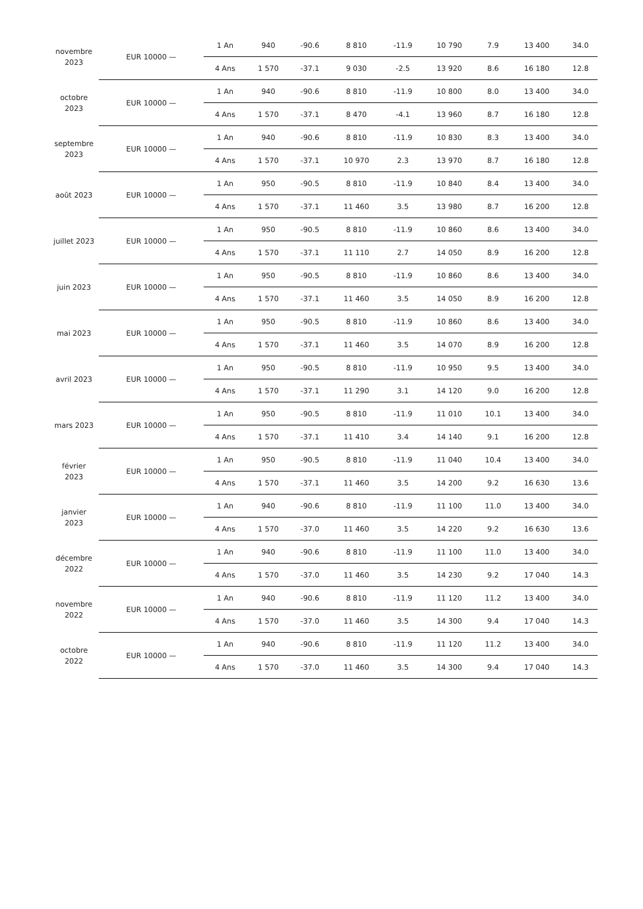| novembre 2023 | EUR 10000 — | 1 An | 940 | -90.6 | 8 810 | -11.9 | 10 790 | 7.9 | 13 400 | 34.0 |
| | | 4 Ans | 1 570 | -37.1 | 9 030 | -2.5 | 13 920 | 8.6 | 16 180 | 12.8 |
| octobre 2023 | EUR 10000 — | 1 An | 940 | -90.6 | 8 810 | -11.9 | 10 800 | 8.0 | 13 400 | 34.0 |
| | | 4 Ans | 1 570 | -37.1 | 8 470 | -4.1 | 13 960 | 8.7 | 16 180 | 12.8 |
| septembre 2023 | EUR 10000 — | 1 An | 940 | -90.6 | 8 810 | -11.9 | 10 830 | 8.3 | 13 400 | 34.0 |
| | | 4 Ans | 1 570 | -37.1 | 10 970 | 2.3 | 13 970 | 8.7 | 16 180 | 12.8 |
| août 2023 | EUR 10000 — | 1 An | 950 | -90.5 | 8 810 | -11.9 | 10 840 | 8.4 | 13 400 | 34.0 |
| | | 4 Ans | 1 570 | -37.1 | 11 460 | 3.5 | 13 980 | 8.7 | 16 200 | 12.8 |
| juillet 2023 | EUR 10000 — | 1 An | 950 | -90.5 | 8 810 | -11.9 | 10 860 | 8.6 | 13 400 | 34.0 |
| | | 4 Ans | 1 570 | -37.1 | 11 110 | 2.7 | 14 050 | 8.9 | 16 200 | 12.8 |
| juin 2023 | EUR 10000 — | 1 An | 950 | -90.5 | 8 810 | -11.9 | 10 860 | 8.6 | 13 400 | 34.0 |
| | | 4 Ans | 1 570 | -37.1 | 11 460 | 3.5 | 14 050 | 8.9 | 16 200 | 12.8 |
| mai 2023 | EUR 10000 — | 1 An | 950 | -90.5 | 8 810 | -11.9 | 10 860 | 8.6 | 13 400 | 34.0 |
| | | 4 Ans | 1 570 | -37.1 | 11 460 | 3.5 | 14 070 | 8.9 | 16 200 | 12.8 |
| avril 2023 | EUR 10000 — | 1 An | 950 | -90.5 | 8 810 | -11.9 | 10 950 | 9.5 | 13 400 | 34.0 |
| | | 4 Ans | 1 570 | -37.1 | 11 290 | 3.1 | 14 120 | 9.0 | 16 200 | 12.8 |
| mars 2023 | EUR 10000 — | 1 An | 950 | -90.5 | 8 810 | -11.9 | 11 010 | 10.1 | 13 400 | 34.0 |
| | | 4 Ans | 1 570 | -37.1 | 11 410 | 3.4 | 14 140 | 9.1 | 16 200 | 12.8 |
| février 2023 | EUR 10000 — | 1 An | 950 | -90.5 | 8 810 | -11.9 | 11 040 | 10.4 | 13 400 | 34.0 |
| | | 4 Ans | 1 570 | -37.1 | 11 460 | 3.5 | 14 200 | 9.2 | 16 630 | 13.6 |
| janvier 2023 | EUR 10000 — | 1 An | 940 | -90.6 | 8 810 | -11.9 | 11 100 | 11.0 | 13 400 | 34.0 |
| | | 4 Ans | 1 570 | -37.0 | 11 460 | 3.5 | 14 220 | 9.2 | 16 630 | 13.6 |
| décembre 2022 | EUR 10000 — | 1 An | 940 | -90.6 | 8 810 | -11.9 | 11 100 | 11.0 | 13 400 | 34.0 |
| | | 4 Ans | 1 570 | -37.0 | 11 460 | 3.5 | 14 230 | 9.2 | 17 040 | 14.3 |
| novembre 2022 | EUR 10000 — | 1 An | 940 | -90.6 | 8 810 | -11.9 | 11 120 | 11.2 | 13 400 | 34.0 |
| | | 4 Ans | 1 570 | -37.0 | 11 460 | 3.5 | 14 300 | 9.4 | 17 040 | 14.3 |
| octobre 2022 | EUR 10000 — | 1 An | 940 | -90.6 | 8 810 | -11.9 | 11 120 | 11.2 | 13 400 | 34.0 |
| | | 4 Ans | 1 570 | -37.0 | 11 460 | 3.5 | 14 300 | 9.4 | 17 040 | 14.3 |